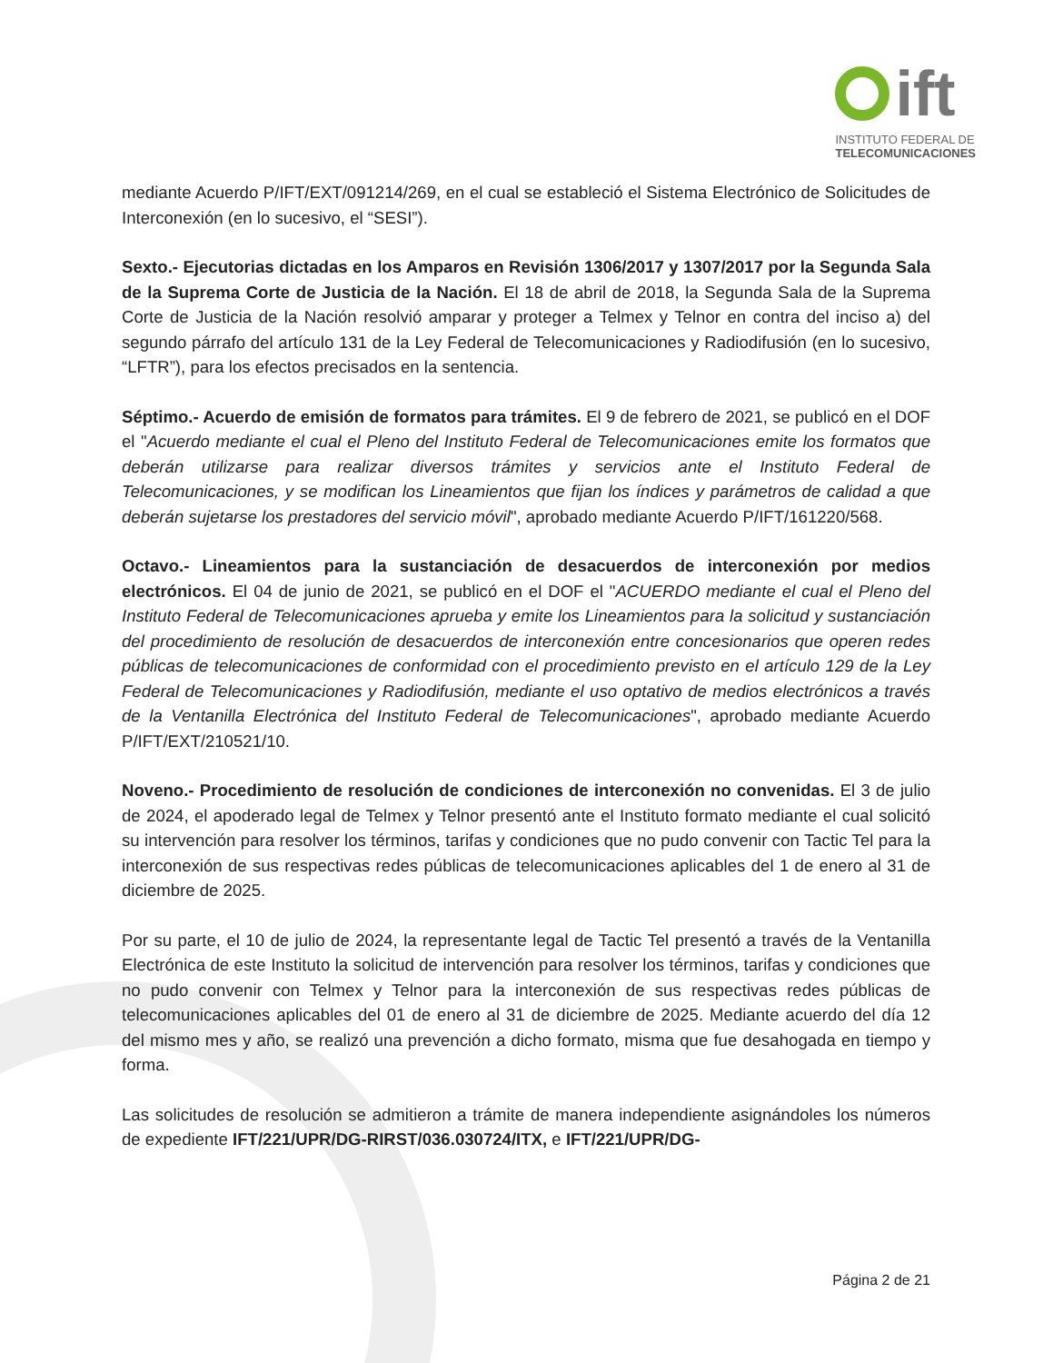ift
INSTITUTO FEDERAL DE
TELECOMUNICACIONES
mediante Acuerdo P/IFT/EXT/091214/269, en el cual se estableció el Sistema Electrónico de Solicitudes de Interconexión (en lo sucesivo, el “SESI”).
Sexto.- Ejecutorias dictadas en los Amparos en Revisión 1306/2017 y 1307/2017 por la Segunda Sala de la Suprema Corte de Justicia de la Nación. El 18 de abril de 2018, la Segunda Sala de la Suprema Corte de Justicia de la Nación resolvió amparar y proteger a Telmex y Telnor en contra del inciso a) del segundo párrafo del artículo 131 de la Ley Federal de Telecomunicaciones y Radiodifusión (en lo sucesivo, “LFTR”), para los efectos precisados en la sentencia.
Séptimo.- Acuerdo de emisión de formatos para trámites. El 9 de febrero de 2021, se publicó en el DOF el "Acuerdo mediante el cual el Pleno del Instituto Federal de Telecomunicaciones emite los formatos que deberán utilizarse para realizar diversos trámites y servicios ante el Instituto Federal de Telecomunicaciones, y se modifican los Lineamientos que fijan los índices y parámetros de calidad a que deberán sujetarse los prestadores del servicio móvil", aprobado mediante Acuerdo P/IFT/161220/568.
Octavo.- Lineamientos para la sustanciación de desacuerdos de interconexión por medios electrónicos. El 04 de junio de 2021, se publicó en el DOF el "ACUERDO mediante el cual el Pleno del Instituto Federal de Telecomunicaciones aprueba y emite los Lineamientos para la solicitud y sustanciación del procedimiento de resolución de desacuerdos de interconexión entre concesionarios que operen redes públicas de telecomunicaciones de conformidad con el procedimiento previsto en el artículo 129 de la Ley Federal de Telecomunicaciones y Radiodifusión, mediante el uso optativo de medios electrónicos a través de la Ventanilla Electrónica del Instituto Federal de Telecomunicaciones", aprobado mediante Acuerdo P/IFT/EXT/210521/10.
Noveno.- Procedimiento de resolución de condiciones de interconexión no convenidas. El 3 de julio de 2024, el apoderado legal de Telmex y Telnor presentó ante el Instituto formato mediante el cual solicitó su intervención para resolver los términos, tarifas y condiciones que no pudo convenir con Tactic Tel para la interconexión de sus respectivas redes públicas de telecomunicaciones aplicables del 1 de enero al 31 de diciembre de 2025.
Por su parte, el 10 de julio de 2024, la representante legal de Tactic Tel presentó a través de la Ventanilla Electrónica de este Instituto la solicitud de intervención para resolver los términos, tarifas y condiciones que no pudo convenir con Telmex y Telnor para la interconexión de sus respectivas redes públicas de telecomunicaciones aplicables del 01 de enero al 31 de diciembre de 2025. Mediante acuerdo del día 12 del mismo mes y año, se realizó una prevención a dicho formato, misma que fue desahogada en tiempo y forma.
Las solicitudes de resolución se admitieron a trámite de manera independiente asignándoles los números de expediente IFT/221/UPR/DG-RIRST/036.030724/ITX, e IFT/221/UPR/DG-
Página 2 de 21